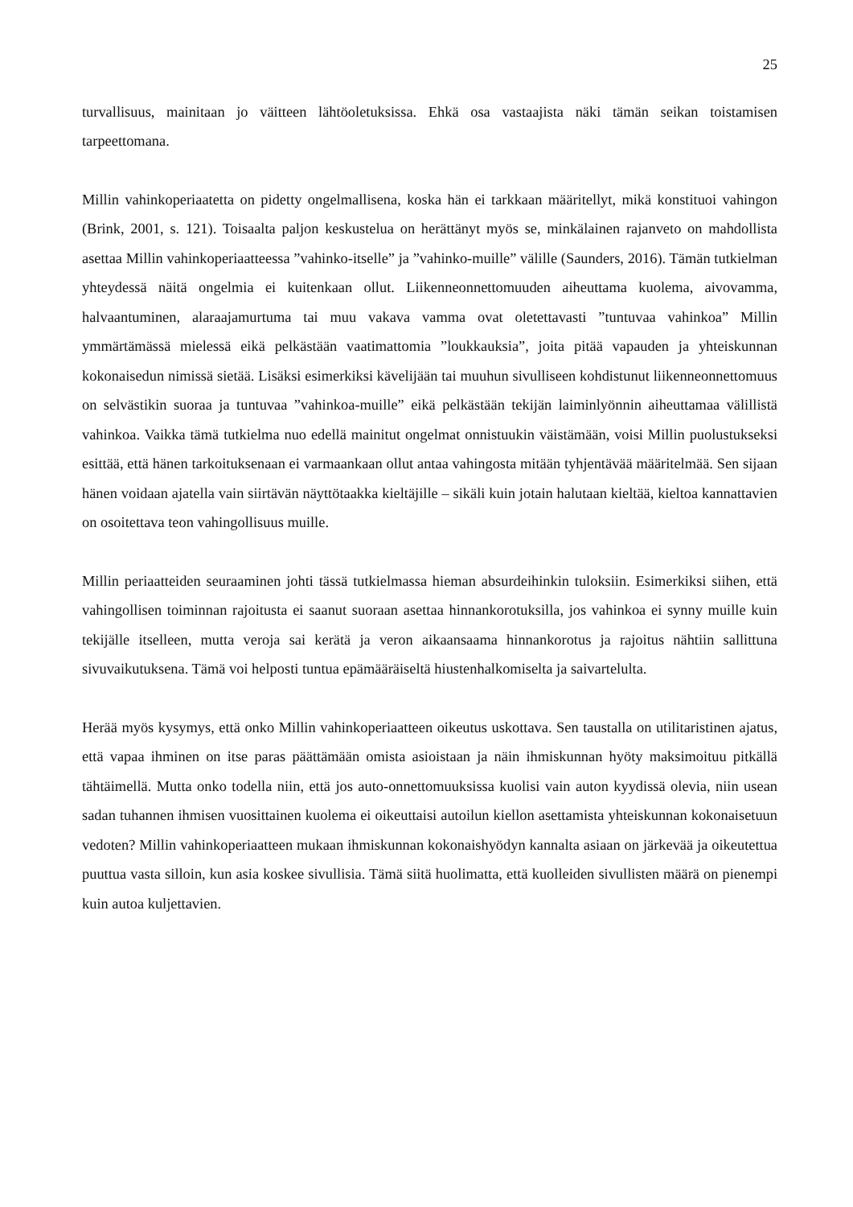25
turvallisuus, mainitaan jo väitteen lähtöoletuksissa. Ehkä osa vastaajista näki tämän seikan toistamisen tarpeettomana.
Millin vahinkoperiaatetta on pidetty ongelmallisena, koska hän ei tarkkaan määritellyt, mikä konstituoi vahingon (Brink, 2001, s. 121). Toisaalta paljon keskustelua on herättänyt myös se, minkälainen rajanveto on mahdollista asettaa Millin vahinkoperiaatteessa ”vahinko-itselle” ja ”vahinko-muille” välille (Saunders, 2016). Tämän tutkielman yhteydessä näitä ongelmia ei kuitenkaan ollut. Liikenneonnettomuuden aiheuttama kuolema, aivovamma, halvaantuminen, alaraajamurtuma tai muu vakava vamma ovat oletettavasti ”tuntuvaa vahinkoa” Millin ymmärtämässä mielessä eikä pelkästään vaatimattomia ”loukkauksia”, joita pitää vapauden ja yhteiskunnan kokonaisedun nimissä sietää. Lisäksi esimerkiksi kävelijään tai muuhun sivulliseen kohdistunut liikenneonnettomuus on selvästikin suoraa ja tuntuvaa ”vahinkoa-muille” eikä pelkästään tekijän laiminlyönnin aiheuttamaa välillistä vahinkoa. Vaikka tämä tutkielma nuo edellä mainitut ongelmat onnistuukin väistämään, voisi Millin puolustukseksi esittää, että hänen tarkoituksenaan ei varmaankaan ollut antaa vahingosta mitään tyhjentävää määritelmää. Sen sijaan hänen voidaan ajatella vain siirtävän näyttötaakka kieltäjille – sikäli kuin jotain halutaan kieltää, kieltoa kannattavien on osoitettava teon vahingollisuus muille.
Millin periaatteiden seuraaminen johti tässä tutkielmassa hieman absurdeihinkin tuloksiin. Esimerkiksi siihen, että vahingollisen toiminnan rajoitusta ei saanut suoraan asettaa hinnankorotuksilla, jos vahinkoa ei synny muille kuin tekijälle itselleen, mutta veroja sai kerätä ja veron aikaansaama hinnankorotus ja rajoitus nähtiin sallittuna sivuvaikutuksena. Tämä voi helposti tuntua epämääräiseltä hiustenhalkomiselta ja saivartelulta.
Herää myös kysymys, että onko Millin vahinkoperiaatteen oikeutus uskottava. Sen taustalla on utilitaristinen ajatus, että vapaa ihminen on itse paras päättämään omista asioistaan ja näin ihmiskunnan hyöty maksimoituu pitkällä tähtäimellä. Mutta onko todella niin, että jos auto-onnettomuuksissa kuolisi vain auton kyydissä olevia, niin usean sadan tuhannen ihmisen vuosittainen kuolema ei oikeuttaisi autoilun kiellon asettamista yhteiskunnan kokonaisetuun vedoten? Millin vahinkoperiaatteen mukaan ihmiskunnan kokonaishyödyn kannalta asiaan on järkevää ja oikeutettua puuttua vasta silloin, kun asia koskee sivullisia. Tämä siitä huolimatta, että kuolleiden sivullisten määrä on pienempi kuin autoa kuljettavien.